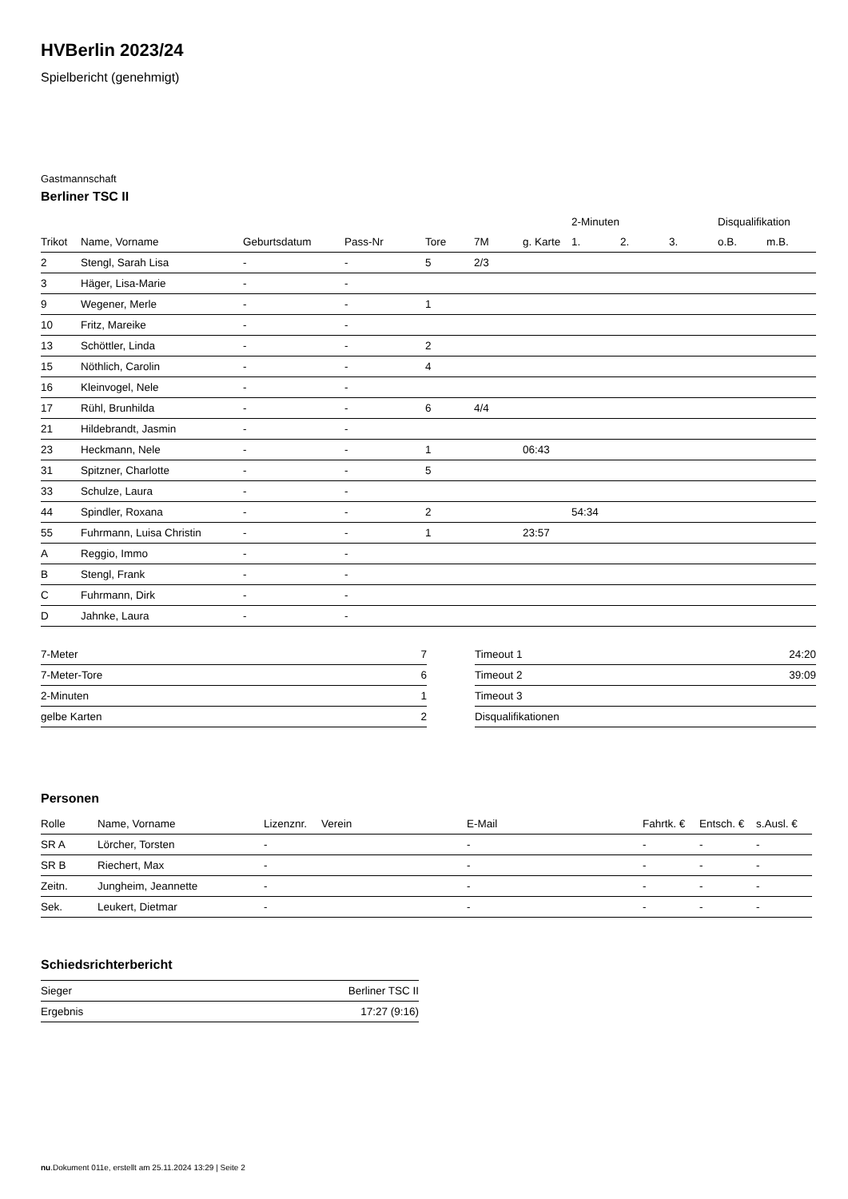HVBerlin 2023/24
Spielbericht (genehmigt)
Gastmannschaft
Berliner TSC II
| | | | | | | | 2-Minuten | | | Disqualifikation | |
| --- | --- | --- | --- | --- | --- | --- | --- | --- | --- | --- | --- |
| Trikot | Name, Vorname | Geburtsdatum | Pass-Nr | Tore | 7M | g. Karte | 1. | 2. | 3. | o.B. | m.B. |
| 2 | Stengl, Sarah Lisa | - | - | 5 | 2/3 | | | | | | |
| 3 | Häger, Lisa-Marie | - | - | | | | | | | | |
| 9 | Wegener, Merle | - | - | 1 | | | | | | | |
| 10 | Fritz, Mareike | - | - | | | | | | | | |
| 13 | Schöttler, Linda | - | - | 2 | | | | | | | |
| 15 | Nöthlich, Carolin | - | - | 4 | | | | | | | |
| 16 | Kleinvogel, Nele | - | - | | | | | | | | |
| 17 | Rühl, Brunhilda | - | - | 6 | 4/4 | | | | | | |
| 21 | Hildebrandt, Jasmin | - | - | | | | | | | | |
| 23 | Heckmann, Nele | - | - | 1 | | 06:43 | | | | | |
| 31 | Spitzner, Charlotte | - | - | 5 | | | | | | | |
| 33 | Schulze, Laura | - | - | | | | | | | | |
| 44 | Spindler, Roxana | - | - | 2 | | | 54:34 | | | | |
| 55 | Fuhrmann, Luisa Christin | - | - | 1 | | 23:57 | | | | | |
| A | Reggio, Immo | - | - | | | | | | | | |
| B | Stengl, Frank | - | - | | | | | | | | |
| C | Fuhrmann, Dirk | - | - | | | | | | | | |
| D | Jahnke, Laura | - | - | | | | | | | | |
| 7-Meter | 7 |
| 7-Meter-Tore | 6 |
| 2-Minuten | 1 |
| gelbe Karten | 2 |
| Timeout 1 | 24:20 |
| Timeout 2 | 39:09 |
| Timeout 3 | |
| Disqualifikationen | |
Personen
| Rolle | Name, Vorname | Lizenznr. | Verein | E-Mail | Fahrtk. € | Entsch. € | s.Ausl. € |
| --- | --- | --- | --- | --- | --- | --- | --- |
| SR A | Lörcher, Torsten | - | | - | - | - | - |
| SR B | Riechert, Max | - | | - | - | - | - |
| Zeitn. | Jungheim, Jeannette | - | | - | - | - | - |
| Sek. | Leukert, Dietmar | - | | - | - | - | - |
Schiedsrichterbericht
| Sieger | Berliner TSC II |
| Ergebnis | 17:27 (9:16) |
nu.Dokument 011e, erstellt am 25.11.2024 13:29 | Seite 2